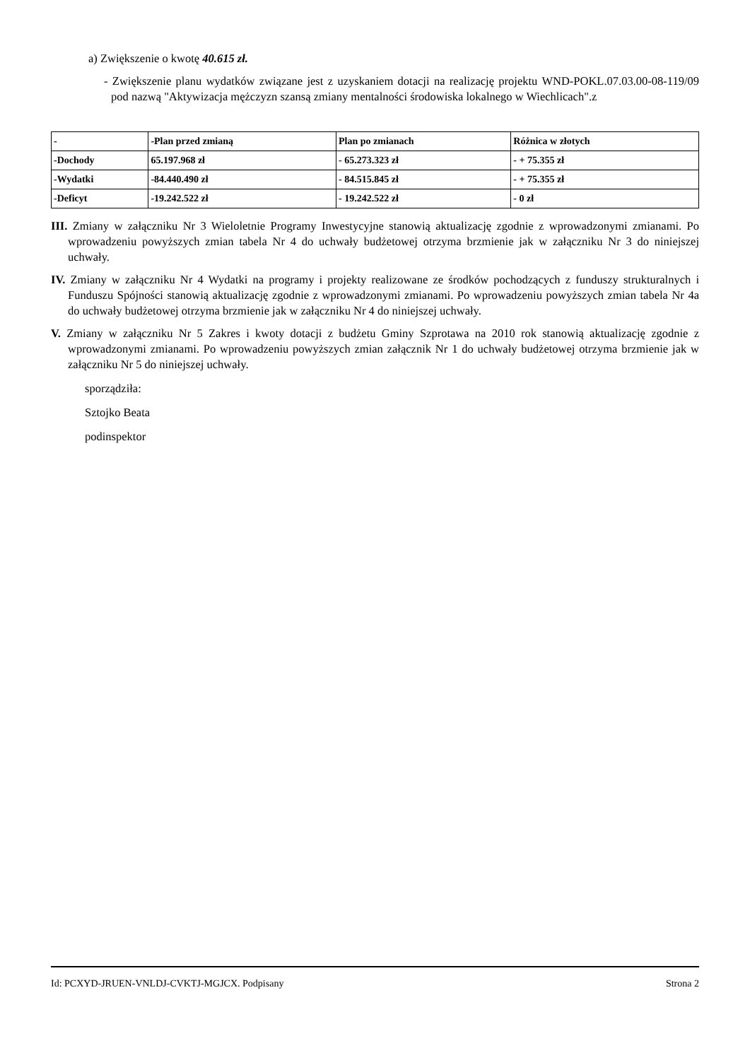a) Zwiększenie o kwotę 40.615 zł.
- Zwiększenie planu wydatków związane jest z uzyskaniem dotacji na realizację projektu WND-POKL.07.03.00-08-119/09 pod nazwą "Aktywizacja mężczyzn szansą zmiany mentalności środowiska lokalnego w Wiechlicach".z
| - | -Plan przed zmianą | Plan po zmianach | Różnica w złotych |
| -Dochody | 65.197.968 zł | - 65.273.323 zł | - + 75.355 zł |
| -Wydatki | -84.440.490 zł | - 84.515.845 zł | - + 75.355 zł |
| -Deficyt | -19.242.522 zł | - 19.242.522 zł | - 0 zł |
III. Zmiany w załączniku Nr 3 Wieloletnie Programy Inwestycyjne stanowią aktualizację zgodnie z wprowadzonymi zmianami. Po wprowadzeniu powyższych zmian tabela Nr 4 do uchwały budżetowej otrzyma brzmienie jak w załączniku Nr 3 do niniejszej uchwały.
IV. Zmiany w załączniku Nr 4 Wydatki na programy i projekty realizowane ze środków pochodzących z funduszy strukturalnych i Funduszu Spójności stanowią aktualizację zgodnie z wprowadzonymi zmianami. Po wprowadzeniu powyższych zmian tabela Nr 4a do uchwały budżetowej otrzyma brzmienie jak w załączniku Nr 4 do niniejszej uchwały.
V. Zmiany w załączniku Nr 5 Zakres i kwoty dotacji z budżetu Gminy Szprotawa na 2010 rok stanowią aktualizację zgodnie z wprowadzonymi zmianami. Po wprowadzeniu powyższych zmian załącznik Nr 1 do uchwały budżetowej otrzyma brzmienie jak w załączniku Nr 5 do niniejszej uchwały.
sporządziła:
Sztojko Beata
podinspektor
Id: PCXYD-JRUEN-VNLDJ-CVKTJ-MGJCX. Podpisany Strona 2